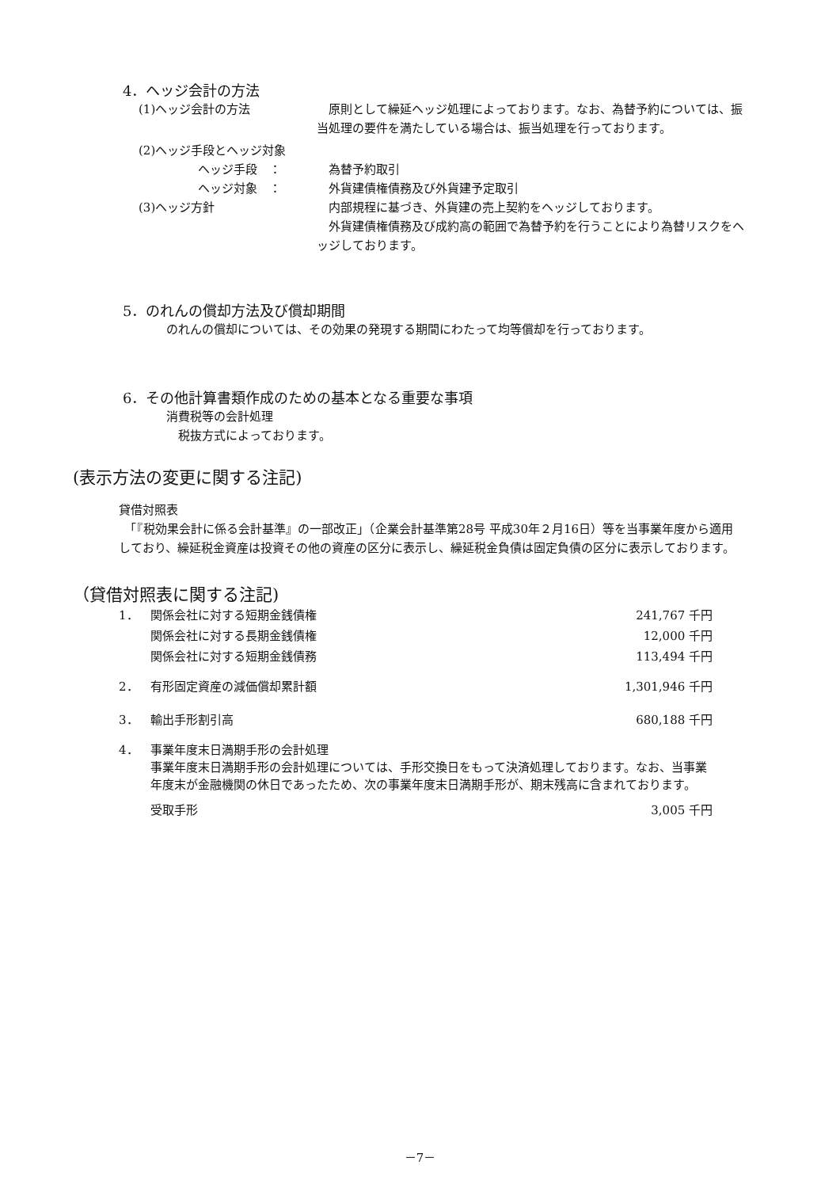4．ヘッジ会計の方法
(1)ヘッジ会計の方法 原則として繰延ヘッジ処理によっております。なお、為替予約については、振当処理の要件を満たしている場合は、振当処理を行っております。
(2)ヘッジ手段とヘッジ対象
ヘッジ手段　： 為替予約取引
ヘッジ対象　： 外貨建債権債務及び外貨建予定取引
(3)ヘッジ方針 内部規程に基づき、外貨建の売上契約をヘッジしております。
　外貨建債権債務及び成約高の範囲で為替予約を行うことにより為替リスクをヘッジしております。
5．のれんの償却方法及び償却期間
のれんの償却については、その効果の発現する期間にわたって均等償却を行っております。
6．その他計算書類作成のための基本となる重要な事項
消費税等の会計処理
　税抜方式によっております。
(表示方法の変更に関する注記)
貸借対照表
　「『税効果会計に係る会計基準』の一部改正」（企業会計基準第28号 平成30年２月16日）等を当事業年度から適用しており、繰延税金資産は投資その他の資産の区分に表示し、繰延税金負債は固定負債の区分に表示しております。
（貸借対照表に関する注記)
| 1． | 関係会社に対する短期金銭債権 | 241,767 千円 |
| | 関係会社に対する長期金銭債権 | 12,000 千円 |
| | 関係会社に対する短期金銭債務 | 113,494 千円 |
| 2． | 有形固定資産の減価償却累計額 | 1,301,946 千円 |
| 3． | 輸出手形割引高 | 680,188 千円 |
| 4． | 事業年度末日満期手形の会計処理 事業年度末日満期手形の会計処理については、手形交換日をもって決済処理しております。なお、当事業年度末が金融機関の休日であったため、次の事業年度末日満期手形が、期末残高に含まれております。 | |
| | 受取手形 | 3,005 千円 |
－7－